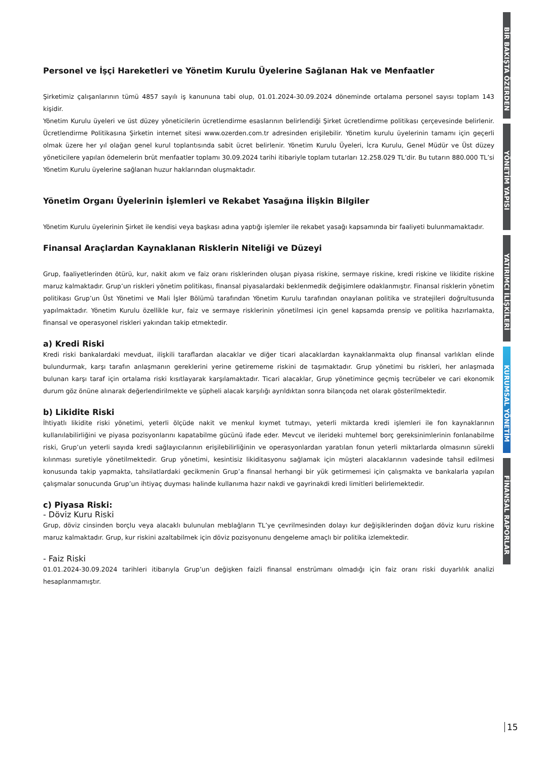Personel ve İşçi Hareketleri ve Yönetim Kurulu Üyelerine Sağlanan Hak ve Menfaatler
Şirketimiz çalışanlarının tümü 4857 sayılı iş kanununa tabi olup, 01.01.2024-30.09.2024 döneminde ortalama personel sayısı toplam 143 kişidir.
Yönetim Kurulu üyeleri ve üst düzey yöneticilerin ücretlendirme esaslarının belirlendiği Şirket ücretlendirme politikası çerçevesinde belirlenir. Ücretlendirme Politikasına Şirketin internet sitesi www.ozerden.com.tr adresinden erişilebilir. Yönetim kurulu üyelerinin tamamı için geçerli olmak üzere her yıl olağan genel kurul toplantısında sabit ücret belirlenir. Yönetim Kurulu Üyeleri, İcra Kurulu, Genel Müdür ve Üst düzey yöneticilere yapılan ödemelerin brüt menfaatler toplamı 30.09.2024 tarihi itibariyle toplam tutarları 12.258.029 TL’dir. Bu tutarın 880.000 TL’si Yönetim Kurulu üyelerine sağlanan huzur haklarından oluşmaktadır.
Yönetim Organı Üyelerinin İşlemleri ve Rekabet Yasağına İlişkin Bilgiler
Yönetim Kurulu üyelerinin Şirket ile kendisi veya başkası adına yaptığı işlemler ile rekabet yasağı kapsamında bir faaliyeti bulunmamaktadır.
Finansal Araçlardan Kaynaklanan Risklerin Niteliği ve Düzeyi
Grup, faaliyetlerinden ötürü, kur, nakit akım ve faiz oranı risklerinden oluşan piyasa riskine, sermaye riskine, kredi riskine ve likidite riskine maruz kalmaktadır. Grup’un riskleri yönetim politikası, finansal piyasalardaki beklenmedik değişimlere odaklanmıştır. Finansal risklerin yönetim politikası Grup’un Üst Yönetimi ve Mali İşler Bölümü tarafından Yönetim Kurulu tarafından onaylanan politika ve stratejileri doğrultusunda yapılmaktadır. Yönetim Kurulu özellikle kur, faiz ve sermaye risklerinin yönetilmesi için genel kapsamda prensip ve politika hazırlamakta, finansal ve operasyonel riskleri yakından takip etmektedir.
a) Kredi Riski
Kredi riski bankalardaki mevduat, ilişkili taraflardan alacaklar ve diğer ticari alacaklardan kaynaklanmakta olup finansal varlıkları elinde bulundurmak, karşı tarafın anlaşmanın gereklerini yerine getirememe riskini de taşımaktadır. Grup yönetimi bu riskleri, her anlaşmada bulunan karşı taraf için ortalama riski kısıtlayarak karşılamaktadır. Ticari alacaklar, Grup yönetimince geçmiş tecrübeler ve cari ekonomik durum göz önüne alınarak değerlendirilmekte ve şüpheli alacak karşılığı ayrıldıktan sonra bilançoda net olarak gösterilmektedir.
b) Likidite Riski
İhtiyatlı likidite riski yönetimi, yeterli ölçüde nakit ve menkul kıymet tutmayı, yeterli miktarda kredi işlemleri ile fon kaynaklarının kullanılabilirliğini ve piyasa pozisyonlarını kapatabilme gücünü ifade eder. Mevcut ve ilerideki muhtemel borç gereksinimlerinin fonlanabilme riski, Grup’un yeterli sayıda kredi sağlayıcılarının erişilebilirliğinin ve operasyonlardan yaratılan fonun yeterli miktarlarda olmasının sürekli kılınması suretiyle yönetilmektedir. Grup yönetimi, kesintisiz likiditasyonu sağlamak için müşteri alacaklarının vadesinde tahsil edilmesi konusunda takip yapmakta, tahsilatlardaki gecikmenin Grup’a finansal herhangi bir yük getirmemesi için çalışmakta ve bankalarla yapılan çalışmalar sonucunda Grup’un ihtiyaç duyması halinde kullanıma hazır nakdi ve gayrinakdi kredi limitleri belirlemektedir.
c) Piyasa Riski:
- Döviz Kuru Riski
Grup, döviz cinsinden borçlu veya alacaklı bulunulan meblağların TL’ye çevrilmesinden dolayı kur değişiklerinden doğan döviz kuru riskine maruz kalmaktadır. Grup, kur riskini azaltabilmek için döviz pozisyonunu dengeleme amaçlı bir politika izlemektedir.
- Faiz Riski
01.01.2024-30.09.2024 tarihleri itibarıyla Grup’un değişken faizli finansal enstrümanı olmadığı için faiz oranı riski duyarlılık analizi hesaplanmamıştır.
BİR BAKIŞTA ÖZERDEN
YÖNETİM YAPISI
YATIRIMCI İLİŞKİLERİ
KURUMSAL YÖNETİM
FİNANSAL RAPORLAR
15